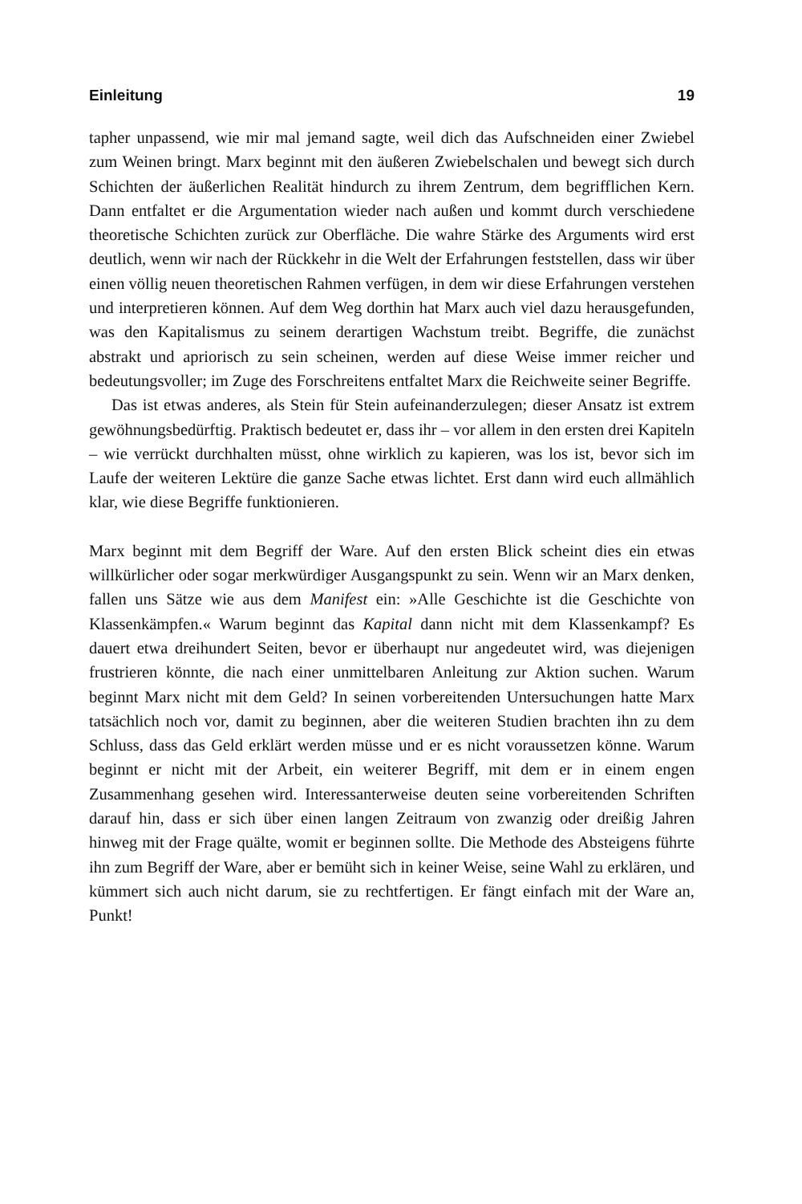Einleitung 19
tapher unpassend, wie mir mal jemand sagte, weil dich das Aufschneiden einer Zwiebel zum Weinen bringt. Marx beginnt mit den äußeren Zwiebelschalen und bewegt sich durch Schichten der äußerlichen Realität hindurch zu ihrem Zentrum, dem begrifflichen Kern. Dann entfaltet er die Argumentation wieder nach außen und kommt durch verschiedene theoretische Schichten zurück zur Oberfläche. Die wahre Stärke des Arguments wird erst deutlich, wenn wir nach der Rückkehr in die Welt der Erfahrungen feststellen, dass wir über einen völlig neuen theoretischen Rahmen verfügen, in dem wir diese Erfahrungen verstehen und interpretieren können. Auf dem Weg dorthin hat Marx auch viel dazu herausgefunden, was den Kapitalismus zu seinem derartigen Wachstum treibt. Begriffe, die zunächst abstrakt und apriorisch zu sein scheinen, werden auf diese Weise immer reicher und bedeutungsvoller; im Zuge des Forschreitens entfaltet Marx die Reichweite seiner Begriffe.
Das ist etwas anderes, als Stein für Stein aufeinanderzulegen; dieser Ansatz ist extrem gewöhnungsbedürftig. Praktisch bedeutet er, dass ihr – vor allem in den ersten drei Kapiteln – wie verrückt durchhalten müsst, ohne wirklich zu kapieren, was los ist, bevor sich im Laufe der weiteren Lektüre die ganze Sache etwas lichtet. Erst dann wird euch allmählich klar, wie diese Begriffe funktionieren.
Marx beginnt mit dem Begriff der Ware. Auf den ersten Blick scheint dies ein etwas willkürlicher oder sogar merkwürdiger Ausgangspunkt zu sein. Wenn wir an Marx denken, fallen uns Sätze wie aus dem Manifest ein: »Alle Geschichte ist die Geschichte von Klassenkämpfen.« Warum beginnt das Kapital dann nicht mit dem Klassenkampf? Es dauert etwa dreihundert Seiten, bevor er überhaupt nur angedeutet wird, was diejenigen frustrieren könnte, die nach einer unmittelbaren Anleitung zur Aktion suchen. Warum beginnt Marx nicht mit dem Geld? In seinen vorbereitenden Untersuchungen hatte Marx tatsächlich noch vor, damit zu beginnen, aber die weiteren Studien brachten ihn zu dem Schluss, dass das Geld erklärt werden müsse und er es nicht voraussetzen könne. Warum beginnt er nicht mit der Arbeit, ein weiterer Begriff, mit dem er in einem engen Zusammenhang gesehen wird. Interessanterweise deuten seine vorbereitenden Schriften darauf hin, dass er sich über einen langen Zeitraum von zwanzig oder dreißig Jahren hinweg mit der Frage quälte, womit er beginnen sollte. Die Methode des Absteigens führte ihn zum Begriff der Ware, aber er bemüht sich in keiner Weise, seine Wahl zu erklären, und kümmert sich auch nicht darum, sie zu rechtfertigen. Er fängt einfach mit der Ware an, Punkt!